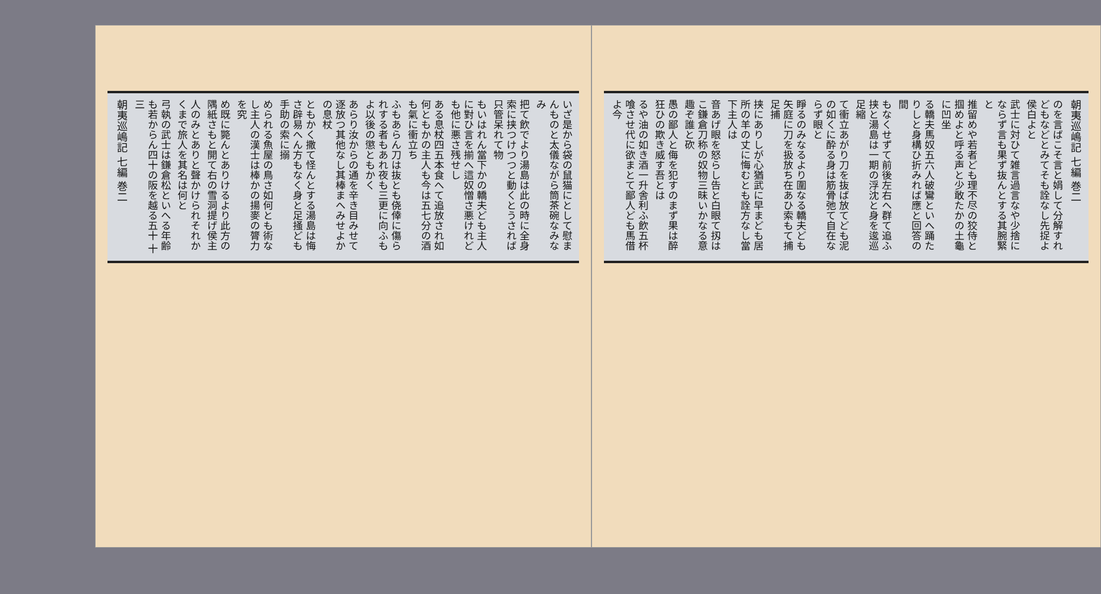いざ是から袋の鼠猫にとして慰まんものと太儀ながら筒茶碗なみなみ
把て飲でより湯島は此の時に全身索に挟つけつつと動くとうされば只管呆れて物
もいはれん當下かの轎夫ども主人に對ひ言を揃へ這奴憎さ悪けれども他に悪さ残せし
ある息杖四五本食へて追放され如何ともかの主人も今は五七分の酒も氣に衝立ち
ふもあらん刀は抜とも侥倖に傷られする者もあれ夜も三更に向ふもよ以後の懲ともかく
あらり汝からの通を辛き目みせて逐放つ其他なし其棒まへみせよかの息杖
ともかく撒て怪んとする湯島は悔さ辟易へん方もなく身と足掻ども手助の索に搦
められる魚屋の鳥さ如何とも術なし主人の漢士は棒かの揚麥の膂力を究
め既に斃んとありけるより此方の隅紙さもと開て右の雪洞提げ侯主
人のみとありと聲かけられそれかくまで旅人を其名は何と
弓執の武士は鎌倉松といへる年齢も若からん四十の阪を越る五十 十三
朝夷巡嶋記 七編 巻二
朝夷巡嶋記 七編 巻二
のを言ばこそ言と娟して分解すれどもなどとみてそも詮なし先捉よ侯白よと
武士に対ひて雑言過言なや少捨にならず言も果ず抜んとする其腕緊と
推留めや若者ども理不尽の狡侍と掴めよと呼る声と少敢たかの土龜に凹坐
る轎夫馬奴五六人破鸞といへ踊たりしと身構ひ折みれば應と回答の間
もなくせずて前後左右へ群て追ふ挟と湯島は一期の浮沈と身を逡巡足縮
て衝立あがり刀を抜ば放てども泥の如くに酔る身は筋骨弛て自在ならず眼と
睜るのみなるより圍なる轎夫ども矢庭に刀を扱放ち在あひ索もて捕足捕
挟にありしが心猶武に早まども居所の羊の丈に悔むとも詮方なし當下主人は
音あげ眼を怒らし告と白眼て扨はこ鎌倉刀称の奴物三昧いかなる意趣ぞ誰と砍
愚の鄙人と侮を犯すのまず果は醉狂ひの欺き威す吾とは
るや油の如き酒一升舎利ふ飲五杯喰させ代に欲まとて鄙人ども馬借よ今